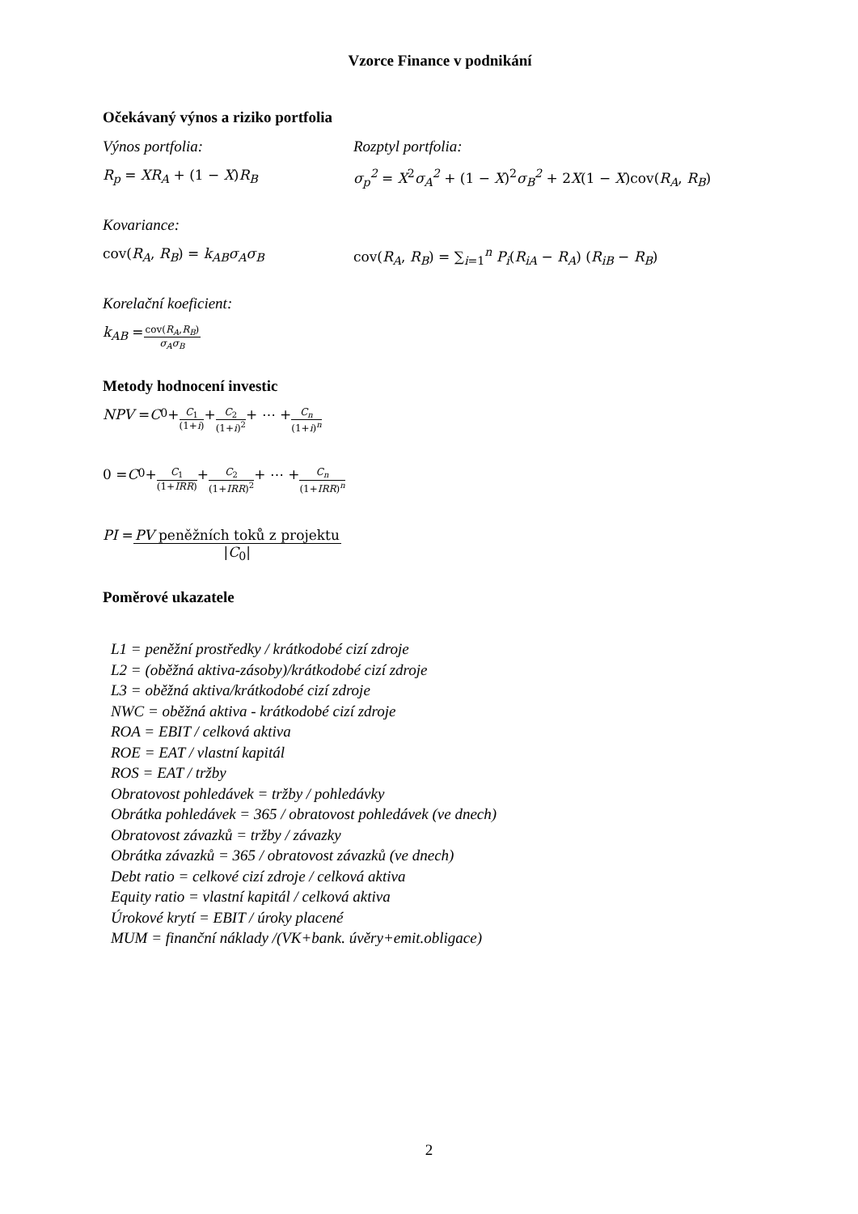Vzorce Finance v podnikání
Očekávaný výnos a riziko portfolia
Výnos portfolia: Rozptyl portfolia:
R<sub>p</sub> = XR<sub>A</sub> + (1 − X)R<sub>B</sub> σ<sub>p</sub><sup>2</sup> = X<sup>2</sup>σ<sub>A</sub><sup>2</sup> + (1 − X)<sup>2</sup>σ<sub>B</sub><sup>2</sup> + 2X(1 − X)cov(R<sub>A</sub>, R<sub>B</sub>)
Kovariance:
cov(R<sub>A</sub>, R<sub>B</sub>) = k<sub>AB</sub>σ<sub>A</sub>σ<sub>B</sub> cov(R<sub>A</sub>, R<sub>B</sub>) = ∑<sub>i=1</sub><sup>n</sup> P<sub>i</sub>(R<sub>iA</sub> − R<sub>A</sub>) (R<sub>iB</sub> − R<sub>B</sub>)
Korelační koeficient:
k<sub>AB</sub> = cov(R<sub>A</sub>,R<sub>B</sub>) σ<sub>A</sub>σ<sub>B</sub>
Metody hodnocení investic
NPV = C<sub>0</sub> + C<sub>1</sub> (1+i) + C<sub>2</sub> (1+i)<sup>2</sup> + ⋯ + C<sub>n</sub> (1+i)<sup>n</sup>
0 = C<sub>0</sub> + C<sub>1</sub> (1+IRR) + C<sub>2</sub> (1+IRR)<sup>2</sup> + ⋯ + C<sub>n</sub> (1+IRR)<sup>n</sup>
PI = PV peněžních toků z projektu |C<sub>0</sub>|
Poměrové ukazatele
L1 = peněžní prostředky / krátkodobé cizí zdroje
L2 = (oběžná aktiva-zásoby)/krátkodobé cizí zdroje
L3 = oběžná aktiva/krátkodobé cizí zdroje
NWC = oběžná aktiva - krátkodobé cizí zdroje
ROA = EBIT / celková aktiva
ROE = EAT / vlastní kapitál
ROS = EAT / tržby
Obratovost pohledávek = tržby / pohledávky
Obrátka pohledávek = 365 / obratovost pohledávek (ve dnech)
Obratovost závazků = tržby / závazky
Obrátka závazků = 365 / obratovost závazků (ve dnech)
Debt ratio = celkové cizí zdroje / celková aktiva
Equity ratio = vlastní kapitál / celková aktiva
Úrokové krytí = EBIT / úroky placené
MUM = finanční náklady /(VK+bank. úvěry+emit.obligace)
2